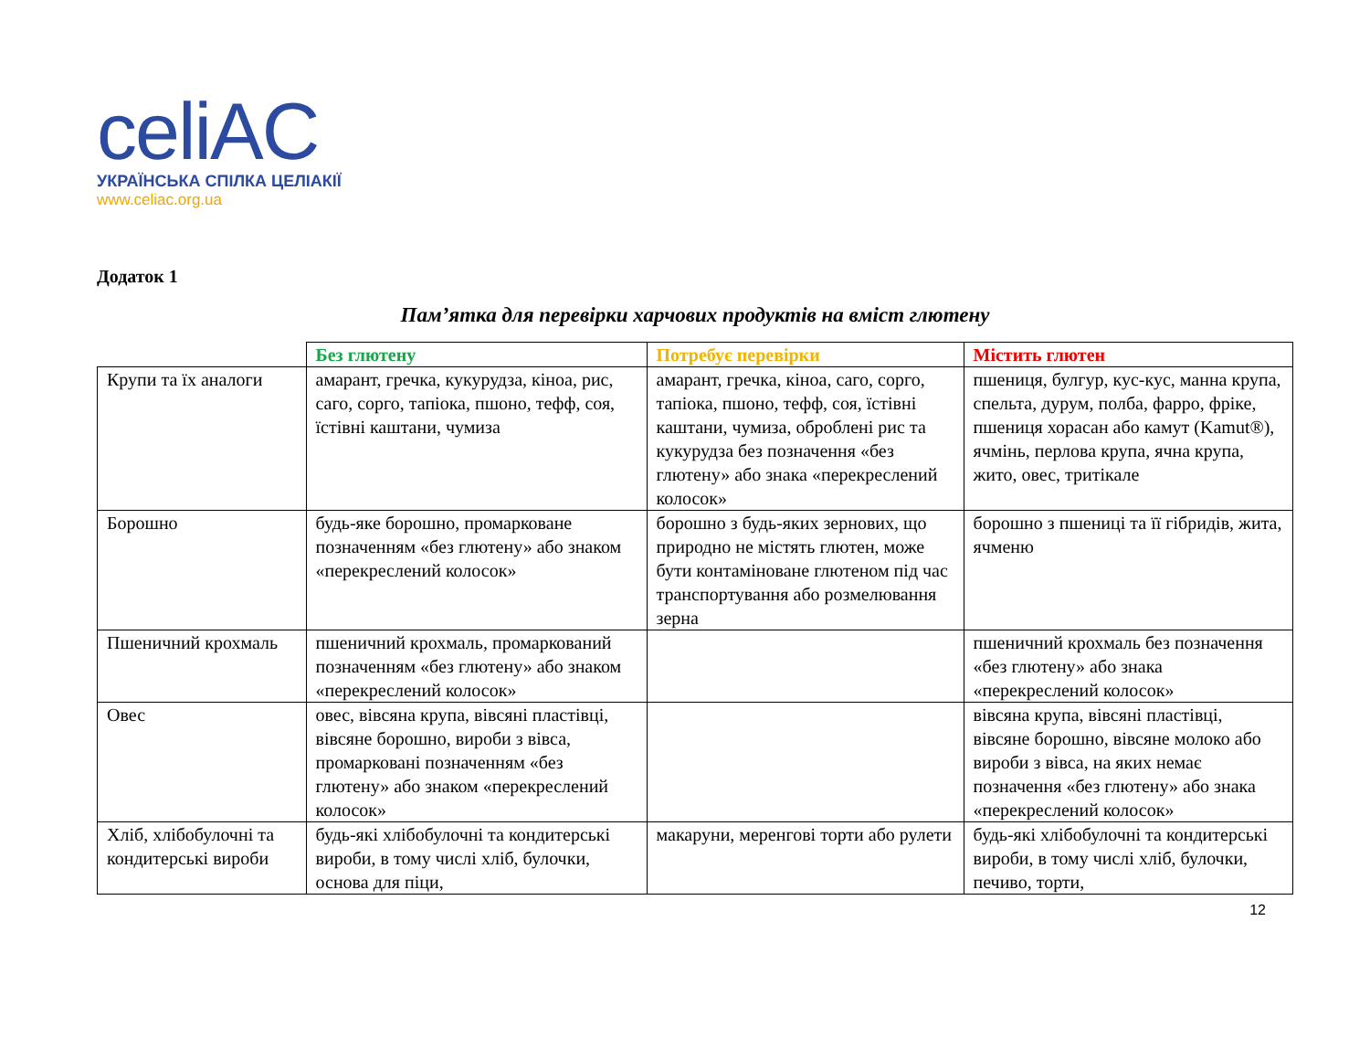celiAC
УКРАЇНСЬКА СПІЛКА ЦЕЛІАКІЇ
www.celiac.org.ua
Додаток 1
Пам’ятка для перевірки харчових продуктів на вміст глютену
| | Без глютену | Потребує перевірки | Містить глютен |
| --- | --- | --- | --- |
| Крупи та їх аналоги | амарант, гречка, кукурудза, кіноа, рис, саго, сорго, тапіока, пшоно, тефф, соя, їстівні каштани, чумиза | амарант, гречка, кіноа, саго, сорго, тапіока, пшоно, тефф, соя, їстівні каштани, чумиза, оброблені рис та кукурудза без позначення «без глютену» або знака «перекреслений колосок» | пшениця, булгур, кус-кус, манна крупа, спельта, дурум, полба, фарро, фріке, пшениця хорасан або камут (Kamut®), ячмінь, перлова крупа, ячна крупа, жито, овес, тритікале |
| Борошно | будь-яке борошно, промарковане позначенням «без глютену» або знаком «перекреслений колосок» | борошно з будь-яких зернових, що природно не містять глютен, може бути контаміноване глютеном під час транспортування або розмелювання зерна | борошно з пшениці та її гібридів, жита, ячменю |
| Пшеничний крохмаль | пшеничний крохмаль, промаркований позначенням «без глютену» або знаком «перекреслений колосок» | | пшеничний крохмаль без позначення «без глютену» або знака «перекреслений колосок» |
| Овес | овес, вівсяна крупа, вівсяні пластівці, вівсяне борошно, вироби з вівса, промарковані позначенням «без глютену» або знаком «перекреслений колосок» | | вівсяна крупа, вівсяні пластівці, вівсяне борошно, вівсяне молоко або вироби з вівса, на яких немає позначення «без глютену» або знака «перекреслений колосок» |
| Хліб, хлібобулочні та кондитерські вироби | будь-які хлібобулочні та кондитерські вироби, в тому числі хліб, булочки, основа для піци, | макаруни, меренгові торти або рулети | будь-які хлібобулочні та кондитерські вироби, в тому числі хліб, булочки, печиво, торти, |
12